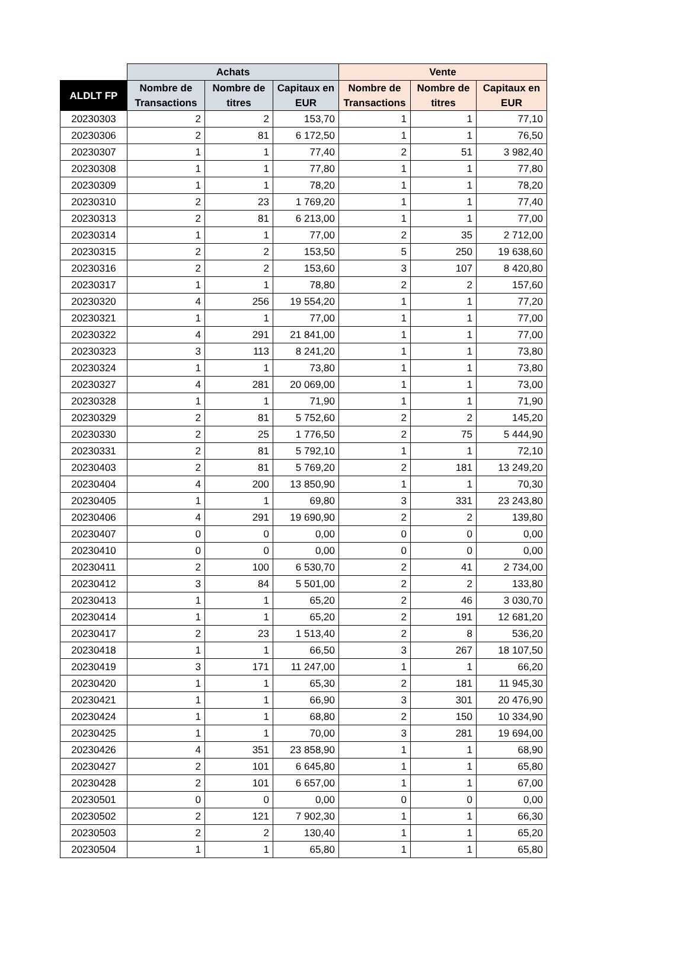| | Achats | | | Vente | | |
| --- | --- | --- | --- | --- | --- | --- |
| ALDLT FP | Nombre de Transactions | Nombre de titres | Capitaux en EUR | Nombre de Transactions | Nombre de titres | Capitaux en EUR |
| 20230303 | 2 | 2 | 153,70 | 1 | 1 | 77,10 |
| 20230306 | 2 | 81 | 6 172,50 | 1 | 1 | 76,50 |
| 20230307 | 1 | 1 | 77,40 | 2 | 51 | 3 982,40 |
| 20230308 | 1 | 1 | 77,80 | 1 | 1 | 77,80 |
| 20230309 | 1 | 1 | 78,20 | 1 | 1 | 78,20 |
| 20230310 | 2 | 23 | 1 769,20 | 1 | 1 | 77,40 |
| 20230313 | 2 | 81 | 6 213,00 | 1 | 1 | 77,00 |
| 20230314 | 1 | 1 | 77,00 | 2 | 35 | 2 712,00 |
| 20230315 | 2 | 2 | 153,50 | 5 | 250 | 19 638,60 |
| 20230316 | 2 | 2 | 153,60 | 3 | 107 | 8 420,80 |
| 20230317 | 1 | 1 | 78,80 | 2 | 2 | 157,60 |
| 20230320 | 4 | 256 | 19 554,20 | 1 | 1 | 77,20 |
| 20230321 | 1 | 1 | 77,00 | 1 | 1 | 77,00 |
| 20230322 | 4 | 291 | 21 841,00 | 1 | 1 | 77,00 |
| 20230323 | 3 | 113 | 8 241,20 | 1 | 1 | 73,80 |
| 20230324 | 1 | 1 | 73,80 | 1 | 1 | 73,80 |
| 20230327 | 4 | 281 | 20 069,00 | 1 | 1 | 73,00 |
| 20230328 | 1 | 1 | 71,90 | 1 | 1 | 71,90 |
| 20230329 | 2 | 81 | 5 752,60 | 2 | 2 | 145,20 |
| 20230330 | 2 | 25 | 1 776,50 | 2 | 75 | 5 444,90 |
| 20230331 | 2 | 81 | 5 792,10 | 1 | 1 | 72,10 |
| 20230403 | 2 | 81 | 5 769,20 | 2 | 181 | 13 249,20 |
| 20230404 | 4 | 200 | 13 850,90 | 1 | 1 | 70,30 |
| 20230405 | 1 | 1 | 69,80 | 3 | 331 | 23 243,80 |
| 20230406 | 4 | 291 | 19 690,90 | 2 | 2 | 139,80 |
| 20230407 | 0 | 0 | 0,00 | 0 | 0 | 0,00 |
| 20230410 | 0 | 0 | 0,00 | 0 | 0 | 0,00 |
| 20230411 | 2 | 100 | 6 530,70 | 2 | 41 | 2 734,00 |
| 20230412 | 3 | 84 | 5 501,00 | 2 | 2 | 133,80 |
| 20230413 | 1 | 1 | 65,20 | 2 | 46 | 3 030,70 |
| 20230414 | 1 | 1 | 65,20 | 2 | 191 | 12 681,20 |
| 20230417 | 2 | 23 | 1 513,40 | 2 | 8 | 536,20 |
| 20230418 | 1 | 1 | 66,50 | 3 | 267 | 18 107,50 |
| 20230419 | 3 | 171 | 11 247,00 | 1 | 1 | 66,20 |
| 20230420 | 1 | 1 | 65,30 | 2 | 181 | 11 945,30 |
| 20230421 | 1 | 1 | 66,90 | 3 | 301 | 20 476,90 |
| 20230424 | 1 | 1 | 68,80 | 2 | 150 | 10 334,90 |
| 20230425 | 1 | 1 | 70,00 | 3 | 281 | 19 694,00 |
| 20230426 | 4 | 351 | 23 858,90 | 1 | 1 | 68,90 |
| 20230427 | 2 | 101 | 6 645,80 | 1 | 1 | 65,80 |
| 20230428 | 2 | 101 | 6 657,00 | 1 | 1 | 67,00 |
| 20230501 | 0 | 0 | 0,00 | 0 | 0 | 0,00 |
| 20230502 | 2 | 121 | 7 902,30 | 1 | 1 | 66,30 |
| 20230503 | 2 | 2 | 130,40 | 1 | 1 | 65,20 |
| 20230504 | 1 | 1 | 65,80 | 1 | 1 | 65,80 |